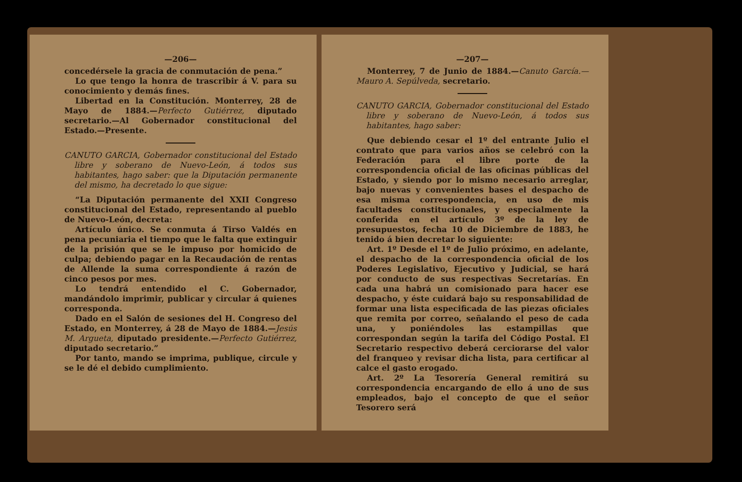—206—
concedérsele la gracia de conmutación de pena.”
Lo que tengo la honra de trascribir á V. para su conocimiento y demás fines.
Libertad en la Constitución. Monterrey, 28 de Mayo de 1884.—Perfecto Gutiérrez, diputado secretario.—Al Gobernador constitucional del Estado.—Presente.
CANUTO GARCIA, Gobernador constitucional del Estado libre y soberano de Nuevo-León, á todos sus habitantes, hago saber: que la Diputación permanente del mismo, ha decretado lo que sigue:
“La Diputación permanente del XXII Congreso constitucional del Estado, representando al pueblo de Nuevo-León, decreta:
Artículo único. Se conmuta á Tirso Valdés en pena pecuniaria el tiempo que le falta que extinguir de la prisión que se le impuso por homicido de culpa; debiendo pagar en la Recaudación de rentas de Allende la suma correspondiente á razón de cinco pesos por mes.
Lo tendrá entendido el C. Gobernador, mandándolo imprimir, publicar y circular á quienes corresponda.
Dado en el Salón de sesiones del H. Congreso del Estado, en Monterrey, á 28 de Mayo de 1884.—Jesús M. Argueta, diputado presidente.—Perfecto Gutiérrez, diputado secretario.”
Por tanto, mando se imprima, publique, circule y se le dé el debido cumplimiento.
—207—
Monterrey, 7 de Junio de 1884.—Canuto García.—Mauro A. Sepúlveda, secretario.
CANUTO GARCIA, Gobernador constitucional del Estado libre y soberano de Nuevo-León, á todos sus habitantes, hago saber:
Que debiendo cesar el 1º del entrante Julio el contrato que para varios años se celebró con la Federación para el libre porte de la correspondencia oficial de las oficinas públicas del Estado, y siendo por lo mismo necesario arreglar, bajo nuevas y convenientes bases el despacho de esa misma correspondencia, en uso de mis facultades constitucionales, y especialmente la conferida en el artículo 3º de la ley de presupuestos, fecha 10 de Diciembre de 1883, he tenido á bien decretar lo siguiente:
Art. 1º Desde el 1º de Julio próximo, en adelante, el despacho de la correspondencia oficial de los Poderes Legislativo, Ejecutivo y Judicial, se hará por conducto de sus respectivas Secretarías. En cada una habrá un comisionado para hacer ese despacho, y éste cuidará bajo su responsabilidad de formar una lista especificada de las piezas oficiales que remita por correo, señalando el peso de cada una, y poniéndoles las estampillas que correspondan según la tarifa del Código Postal. El Secretario respectivo deberá cerciorarse del valor del franqueo y revisar dicha lista, para certificar al calce el gasto erogado.
Art. 2º La Tesorería General remitirá su correspondencia encargando de ello á uno de sus empleados, bajo el concepto de que el señor Tesorero será